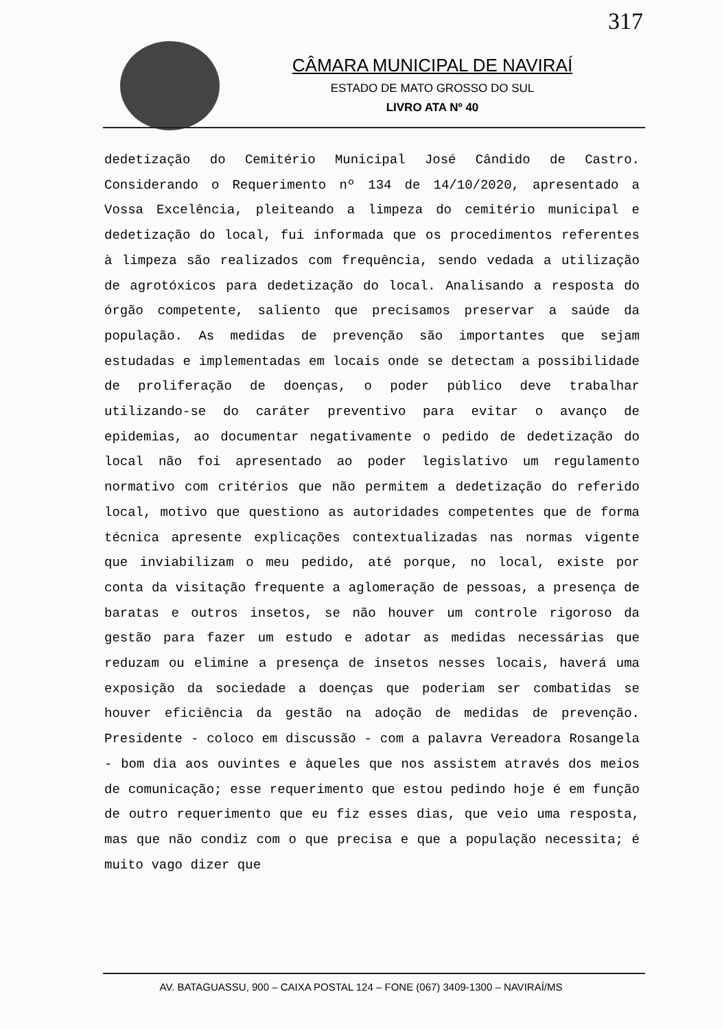317
CÂMARA MUNICIPAL DE NAVIRAÍ
ESTADO DE MATO GROSSO DO SUL
LIVRO ATA Nº 40
dedetização do Cemitério Municipal José Cândido de Castro. Considerando o Requerimento nº 134 de 14/10/2020, apresentado a Vossa Excelência, pleiteando a limpeza do cemitério municipal e dedetização do local, fui informada que os procedimentos referentes à limpeza são realizados com frequência, sendo vedada a utilização de agrotóxicos para dedetização do local. Analisando a resposta do órgão competente, saliento que precisamos preservar a saúde da população. As medidas de prevenção são importantes que sejam estudadas e implementadas em locais onde se detectam a possibilidade de proliferação de doenças, o poder público deve trabalhar utilizando-se do caráter preventivo para evitar o avanço de epidemias, ao documentar negativamente o pedido de dedetização do local não foi apresentado ao poder legislativo um regulamento normativo com critérios que não permitem a dedetização do referido local, motivo que questiono as autoridades competentes que de forma técnica apresente explicações contextualizadas nas normas vigente que inviabilizam o meu pedido, até porque, no local, existe por conta da visitação frequente a aglomeração de pessoas, a presença de baratas e outros insetos, se não houver um controle rigoroso da gestão para fazer um estudo e adotar as medidas necessárias que reduzam ou elimine a presença de insetos nesses locais, haverá uma exposição da sociedade a doenças que poderiam ser combatidas se houver eficiência da gestão na adoção de medidas de prevenção. Presidente - coloco em discussão - com a palavra Vereadora Rosangela - bom dia aos ouvintes e àqueles que nos assistem através dos meios de comunicação; esse requerimento que estou pedindo hoje é em função de outro requerimento que eu fiz esses dias, que veio uma resposta, mas que não condiz com o que precisa e que a população necessita; é muito vago dizer que
AV. BATAGUASSU, 900 – CAIXA POSTAL 124 – FONE (067) 3409-1300 – NAVIRAÍ/MS